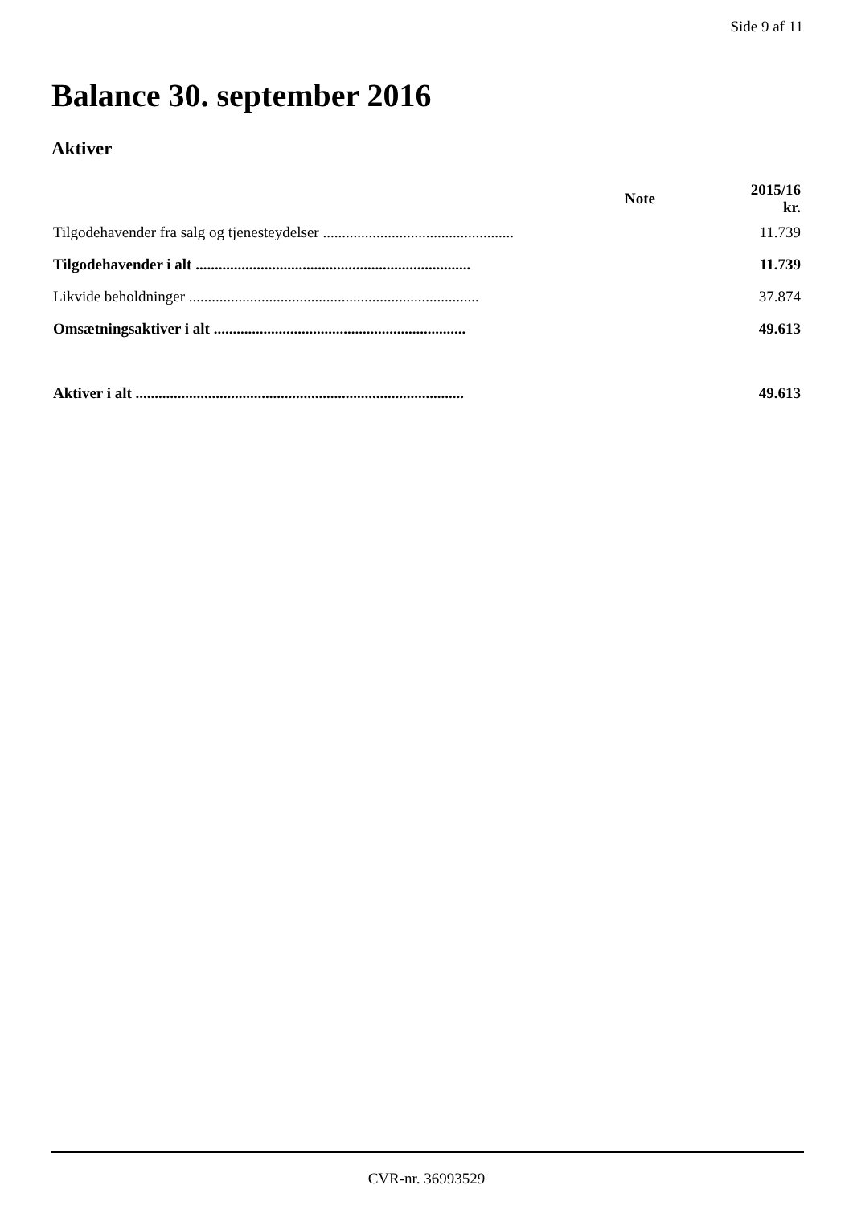Side 9 af 11
Balance 30. september 2016
Aktiver
| | Note | 2015/16 kr. |
| --- | --- | --- |
| Tilgodehavender fra salg og tjenesteydelser .................................................. | | 11.739 |
| Tilgodehavender i alt ........................................................................ | | 11.739 |
| Likvide beholdninger ............................................................................ | | 37.874 |
| Omsætningsaktiver i alt .................................................................. | | 49.613 |
| Aktiver i alt ...................................................................................... | | 49.613 |
CVR-nr. 36993529